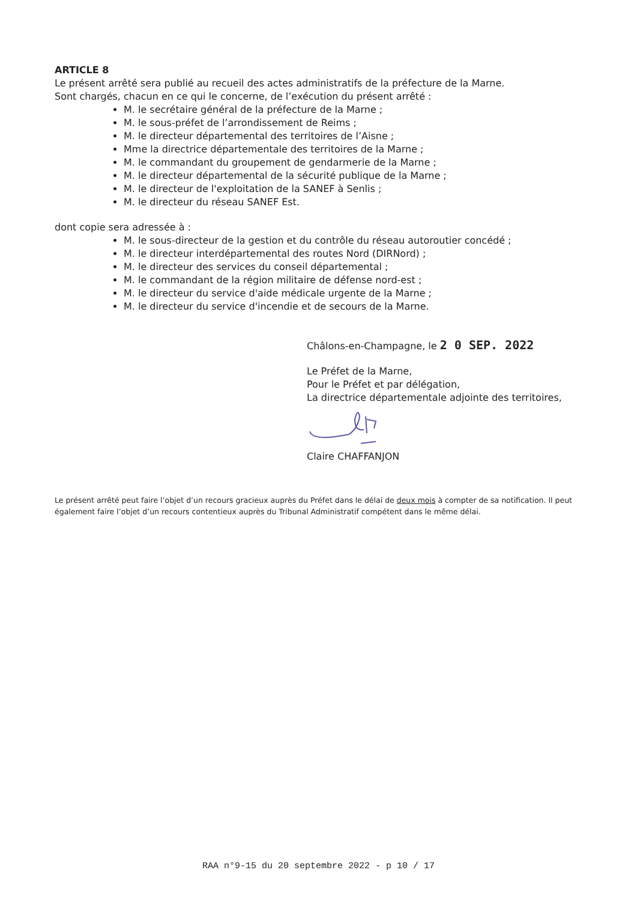ARTICLE 8
Le présent arrêté sera publié au recueil des actes administratifs de la préfecture de la Marne.
Sont chargés, chacun en ce qui le concerne, de l’exécution du présent arrêté :
M. le secrétaire général de la préfecture de la Marne ;
M. le sous-préfet de l’arrondissement de Reims ;
M. le directeur départemental des territoires de l’Aisne ;
Mme la directrice départementale des territoires de la Marne ;
M. le commandant du groupement de gendarmerie de la Marne ;
M. le directeur départemental de la sécurité publique de la Marne ;
M. le directeur de l'exploitation de la SANEF à Senlis ;
M. le directeur du réseau SANEF Est.
dont copie sera adressée à :
M. le sous-directeur de la gestion et du contrôle du réseau autoroutier concédé ;
M. le directeur interdépartemental des routes Nord (DIRNord) ;
M. le directeur des services du conseil départemental ;
M. le commandant de la région militaire de défense nord-est ;
M. le directeur du service d'aide médicale urgente de la Marne ;
M. le directeur du service d'incendie et de secours de la Marne.
Châlons-en-Champagne, le 2 0 SEP. 2022
Le Préfet de la Marne,
Pour le Préfet et par délégation,
La directrice départementale adjointe des territoires,
Claire CHAFFANJON
Le présent arrêté peut faire l’objet d’un recours gracieux auprès du Préfet dans le délai de deux mois à compter de sa notification. Il peut également faire l’objet d’un recours contentieux auprès du Tribunal Administratif compétent dans le même délai.
RAA n°9-15 du 20 septembre 2022 - p 10 / 17